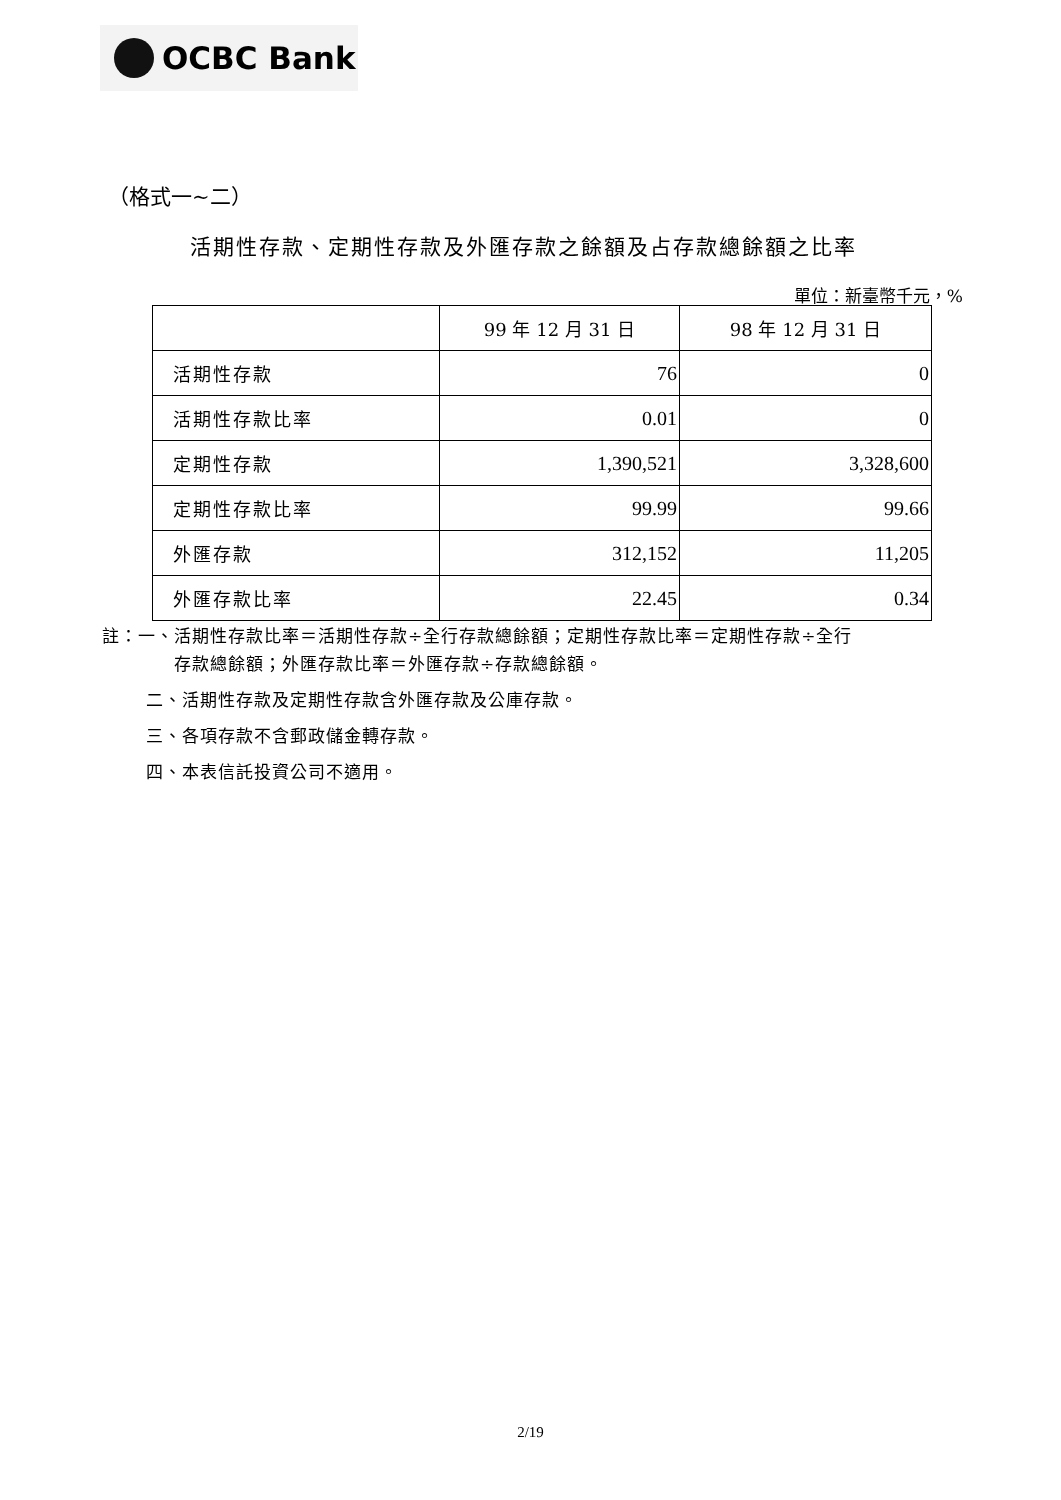OCBC Bank
（格式一~二）
活期性存款、定期性存款及外匯存款之餘額及占存款總餘額之比率
單位：新臺幣千元，%
| | 99 年 12 月 31 日 | 98 年 12 月 31 日 |
| --- | --- | --- |
| 活期性存款 | 76 | 0 |
| 活期性存款比率 | 0.01 | 0 |
| 定期性存款 | 1,390,521 | 3,328,600 |
| 定期性存款比率 | 99.99 | 99.66 |
| 外匯存款 | 312,152 | 11,205 |
| 外匯存款比率 | 22.45 | 0.34 |
註：一、活期性存款比率＝活期性存款÷全行存款總餘額；定期性存款比率＝定期性存款÷全行
    存款總餘額；外匯存款比率＝外匯存款÷存款總餘額。
二、活期性存款及定期性存款含外匯存款及公庫存款。
三、各項存款不含郵政儲金轉存款。
四、本表信託投資公司不適用。
2/19